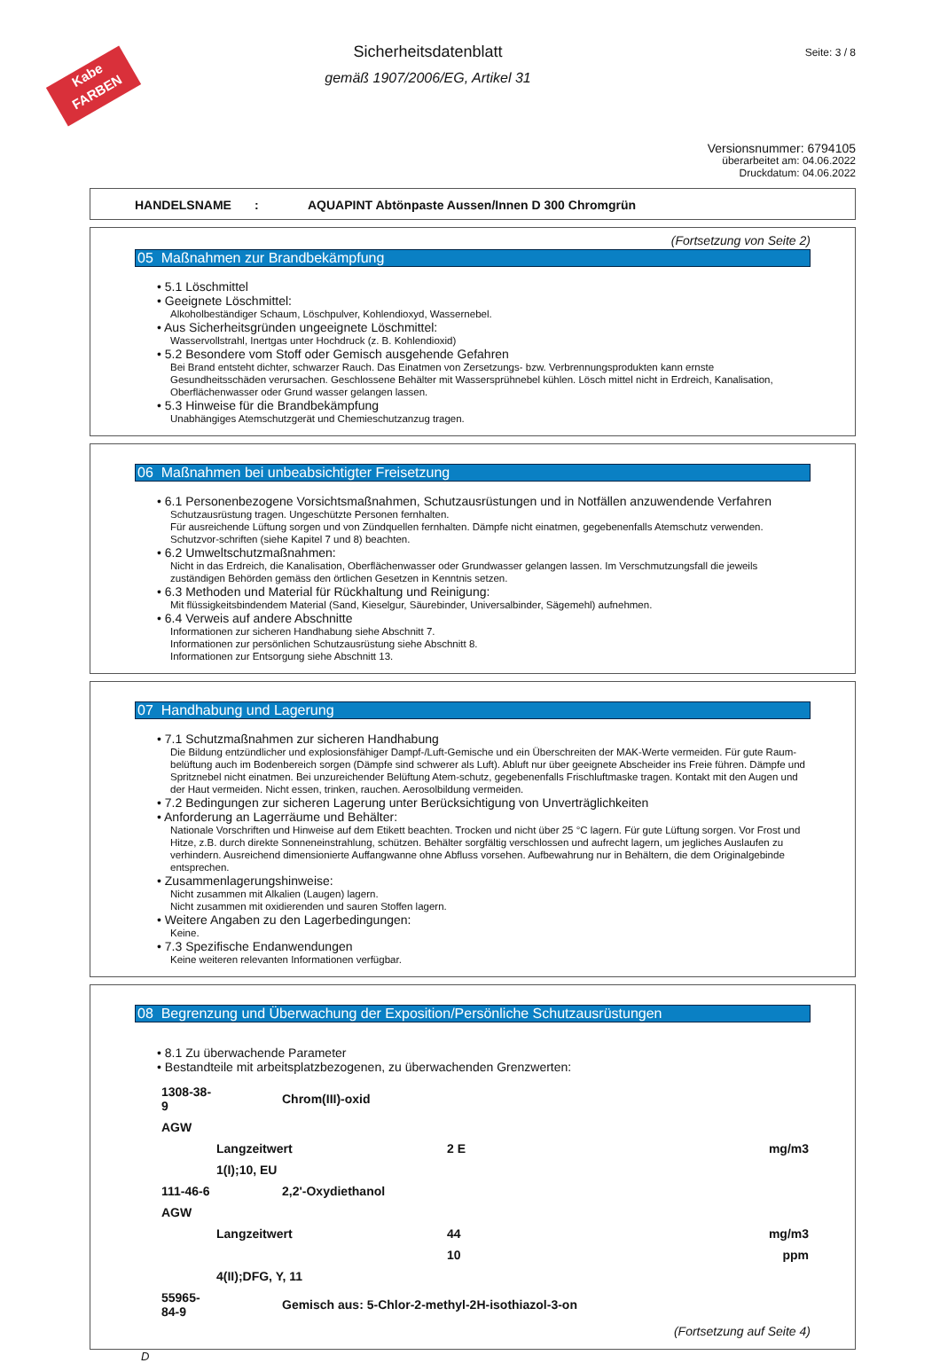Kabe
FARBEN
Seite: 3 / 8
Sicherheitsdatenblatt
gemäß 1907/2006/EG, Artikel 31
Versionsnummer: 6794105
überarbeitet am: 04.06.2022
Druckdatum: 04.06.2022
HANDELSNAME: AQUAPINT Abtönpaste Aussen/Innen D 300 Chromgrün
(Fortsetzung von Seite 2)
05 Maßnahmen zur Brandbekämpfung
5.1 Löschmittel
Geeignete Löschmittel:
Alkoholbeständiger Schaum, Löschpulver, Kohlendioxyd, Wassernebel.
Aus Sicherheitsgründen ungeeignete Löschmittel:
Wasservollstrahl, Inertgas unter Hochdruck (z. B. Kohlendioxid)
5.2 Besondere vom Stoff oder Gemisch ausgehende Gefahren
Bei Brand entsteht dichter, schwarzer Rauch. Das Einatmen von Zersetzungs- bzw. Verbrennungsprodukten kann ernste Gesundheitsschäden verursachen. Geschlossene Behälter mit Wassersprühnebel kühlen. Lösch mittel nicht in Erdreich, Kanalisation, Oberflächenwasser oder Grund wasser gelangen lassen.
5.3 Hinweise für die Brandbekämpfung
Unabhängiges Atemschutzgerät und Chemieschutzanzug tragen.
06 Maßnahmen bei unbeabsichtigter Freisetzung
6.1 Personenbezogene Vorsichtsmaßnahmen, Schutzausrüstungen und in Notfällen anzuwendende Verfahren
Schutzausrüstung tragen. Ungeschützte Personen fernhalten.
Für ausreichende Lüftung sorgen und von Zündquellen fernhalten. Dämpfe nicht einatmen, gegebenenfalls Atemschutz verwenden.
Schutzvor-schriften (siehe Kapitel 7 und 8) beachten.
6.2 Umweltschutzmaßnahmen:
Nicht in das Erdreich, die Kanalisation, Oberflächenwasser oder Grundwasser gelangen lassen. Im Verschmutzungsfall die jeweils zuständigen Behörden gemäss den örtlichen Gesetzen in Kenntnis setzen.
6.3 Methoden und Material für Rückhaltung und Reinigung:
Mit flüssigkeitsbindendem Material (Sand, Kieselgur, Säurebinder, Universalbinder, Sägemehl) aufnehmen.
6.4 Verweis auf andere Abschnitte
Informationen zur sicheren Handhabung siehe Abschnitt 7.
Informationen zur persönlichen Schutzausrüstung siehe Abschnitt 8.
Informationen zur Entsorgung siehe Abschnitt 13.
07 Handhabung und Lagerung
7.1 Schutzmaßnahmen zur sicheren Handhabung
Die Bildung entzündlicher und explosionsfähiger Dampf-/Luft-Gemische und ein Überschreiten der MAK-Werte vermeiden. Für gute Raum-belüftung auch im Bodenbereich sorgen (Dämpfe sind schwerer als Luft). Abluft nur über geeignete Abscheider ins Freie führen. Dämpfe und Spritznebel nicht einatmen. Bei unzureichender Belüftung Atem-schutz, gegebenenfalls Frischluftmaske tragen. Kontakt mit den Augen und der Haut vermeiden. Nicht essen, trinken, rauchen. Aerosolbildung vermeiden.
7.2 Bedingungen zur sicheren Lagerung unter Berücksichtigung von Unverträglichkeiten
Anforderung an Lagerräume und Behälter:
Nationale Vorschriften und Hinweise auf dem Etikett beachten. Trocken und nicht über 25 °C lagern. Für gute Lüftung sorgen. Vor Frost und Hitze, z.B. durch direkte Sonneneinstrahlung, schützen. Behälter sorgfältig verschlossen und aufrecht lagern, um jegliches Auslaufen zu verhindern. Ausreichend dimensionierte Auffangwanne ohne Abfluss vorsehen. Aufbewahrung nur in Behältern, die dem Originalgebinde entsprechen.
Zusammenlagerungshinweise:
Nicht zusammen mit Alkalien (Laugen) lagern.
Nicht zusammen mit oxidierenden und sauren Stoffen lagern.
Weitere Angaben zu den Lagerbedingungen:
Keine.
7.3 Spezifische Endanwendungen
Keine weiteren relevanten Informationen verfügbar.
08 Begrenzung und Überwachung der Exposition/Persönliche Schutzausrüstungen
8.1 Zu überwachende Parameter
Bestandteile mit arbeitsplatzbezogenen, zu überwachenden Grenzwerten:
| 1308-38-9 | Chrom(III)-oxid | | |
| AGW | | | |
| | Langzeitwert | 2 E | mg/m3 |
| | 1(I);10, EU | | |
| 111-46-6 | 2,2'-Oxydiethanol | | |
| AGW | | | |
| | Langzeitwert | 44 | mg/m3 |
| | | 10 | ppm |
| | 4(II);DFG, Y, 11 | | |
| 55965-84-9 | Gemisch aus: 5-Chlor-2-methyl-2H-isothiazol-3-on | | |
(Fortsetzung auf Seite 4)
D